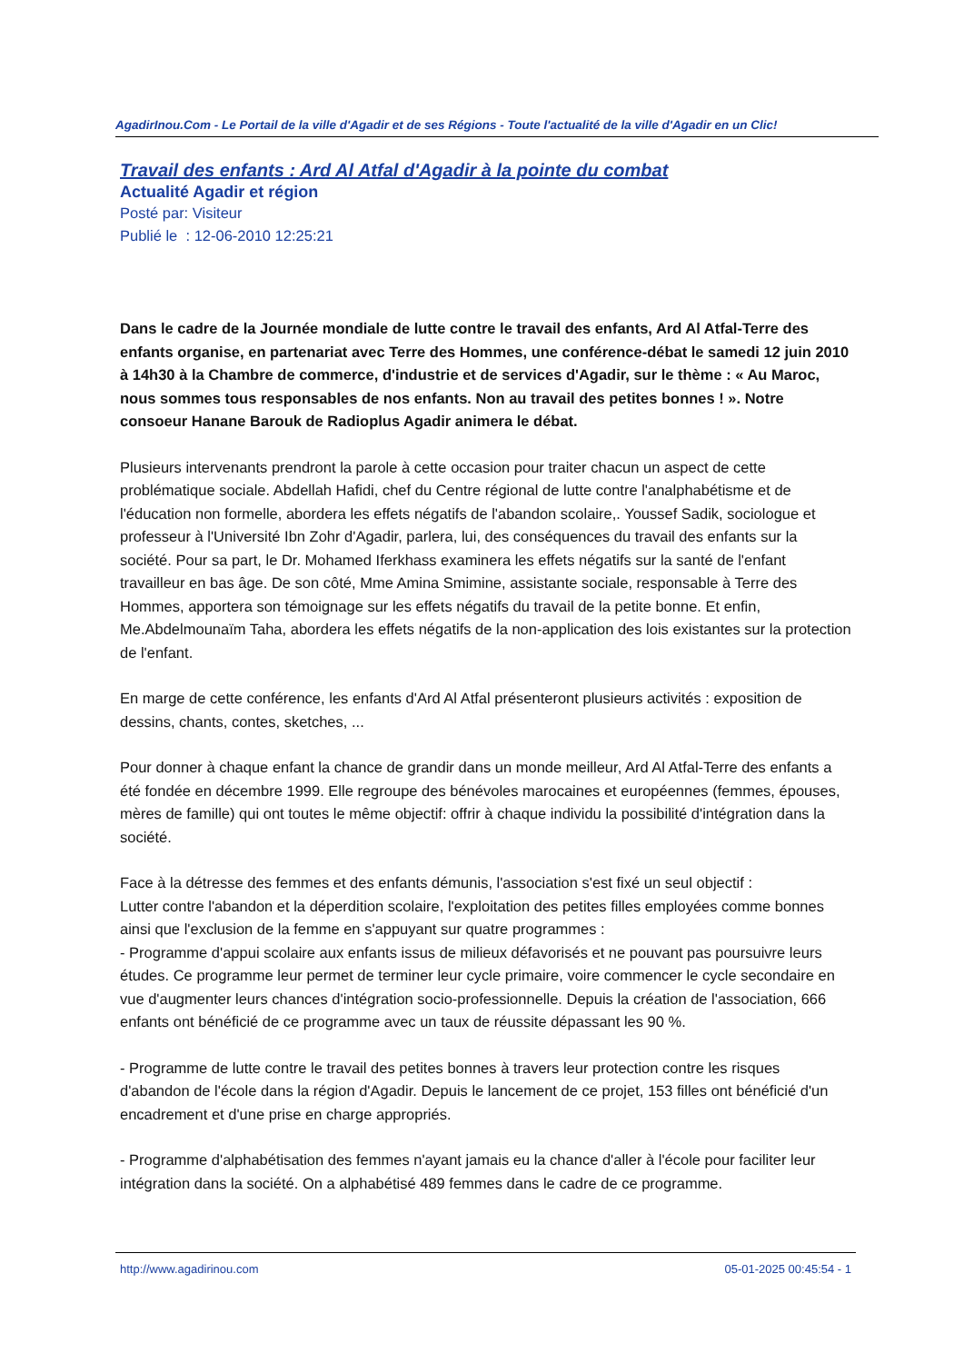AgadirInou.Com - Le Portail de la ville d'Agadir et de ses Régions - Toute l'actualité de la ville d'Agadir en un Clic!
Travail des enfants : Ard Al Atfal d'Agadir à la pointe du combat
Actualité Agadir et région
Posté par: Visiteur
Publié le : 12-06-2010 12:25:21
Dans le cadre de la Journée mondiale de lutte contre le travail des enfants, Ard Al Atfal-Terre des enfants organise, en partenariat avec Terre des Hommes, une conférence-débat le samedi 12 juin 2010 à 14h30 à la Chambre de commerce, d'industrie et de services d'Agadir, sur le thème : « Au Maroc, nous sommes tous responsables de nos enfants. Non au travail des petites bonnes ! ». Notre consoeur Hanane Barouk de Radioplus Agadir animera le débat.
Plusieurs intervenants prendront la parole à cette occasion pour traiter chacun un aspect de cette problématique sociale. Abdellah Hafidi, chef du Centre régional de lutte contre l'analphabétisme et de l'éducation non formelle, abordera les effets négatifs de l'abandon scolaire,. Youssef Sadik, sociologue et professeur à l'Université Ibn Zohr d'Agadir, parlera, lui, des conséquences du travail des enfants sur la société. Pour sa part, le Dr. Mohamed Iferkhass examinera les effets négatifs sur la santé de l'enfant travailleur en bas âge. De son côté, Mme Amina Smimine, assistante sociale, responsable à Terre des Hommes, apportera son témoignage sur les effets négatifs du travail de la petite bonne. Et enfin, Me.Abdelmounaïm Taha, abordera les effets négatifs de la non-application des lois existantes sur la protection de l'enfant.
En marge de cette conférence, les enfants d'Ard Al Atfal présenteront plusieurs activités : exposition de dessins, chants, contes, sketches, ...
Pour donner à chaque enfant la chance de grandir dans un monde meilleur, Ard Al Atfal-Terre des enfants a été fondée en décembre 1999. Elle regroupe des bénévoles marocaines et européennes (femmes, épouses, mères de famille) qui ont toutes le même objectif: offrir à chaque individu la possibilité d'intégration dans la société.
Face à la détresse des femmes et des enfants démunis, l'association s'est fixé un seul objectif :
Lutter contre l'abandon et la déperdition scolaire, l'exploitation des petites filles employées comme bonnes ainsi que l'exclusion de la femme en s'appuyant sur quatre programmes :
- Programme d'appui scolaire aux enfants issus de milieux défavorisés et ne pouvant pas poursuivre leurs études. Ce programme leur permet de terminer leur cycle primaire, voire commencer le cycle secondaire en vue d'augmenter leurs chances d'intégration socio-professionnelle. Depuis la création de l'association, 666 enfants ont bénéficié de ce programme avec un taux de réussite dépassant les 90 %.
- Programme de lutte contre le travail des petites bonnes à travers leur protection contre les risques d'abandon de l'école dans la région d'Agadir. Depuis le lancement de ce projet, 153 filles ont bénéficié d'un encadrement et d'une prise en charge appropriés.
- Programme d'alphabétisation des femmes n'ayant jamais eu la chance d'aller à l'école pour faciliter leur intégration dans la société. On a alphabétisé 489 femmes dans le cadre de ce programme.
http://www.agadirinou.com 05-01-2025 00:45:54 - 1